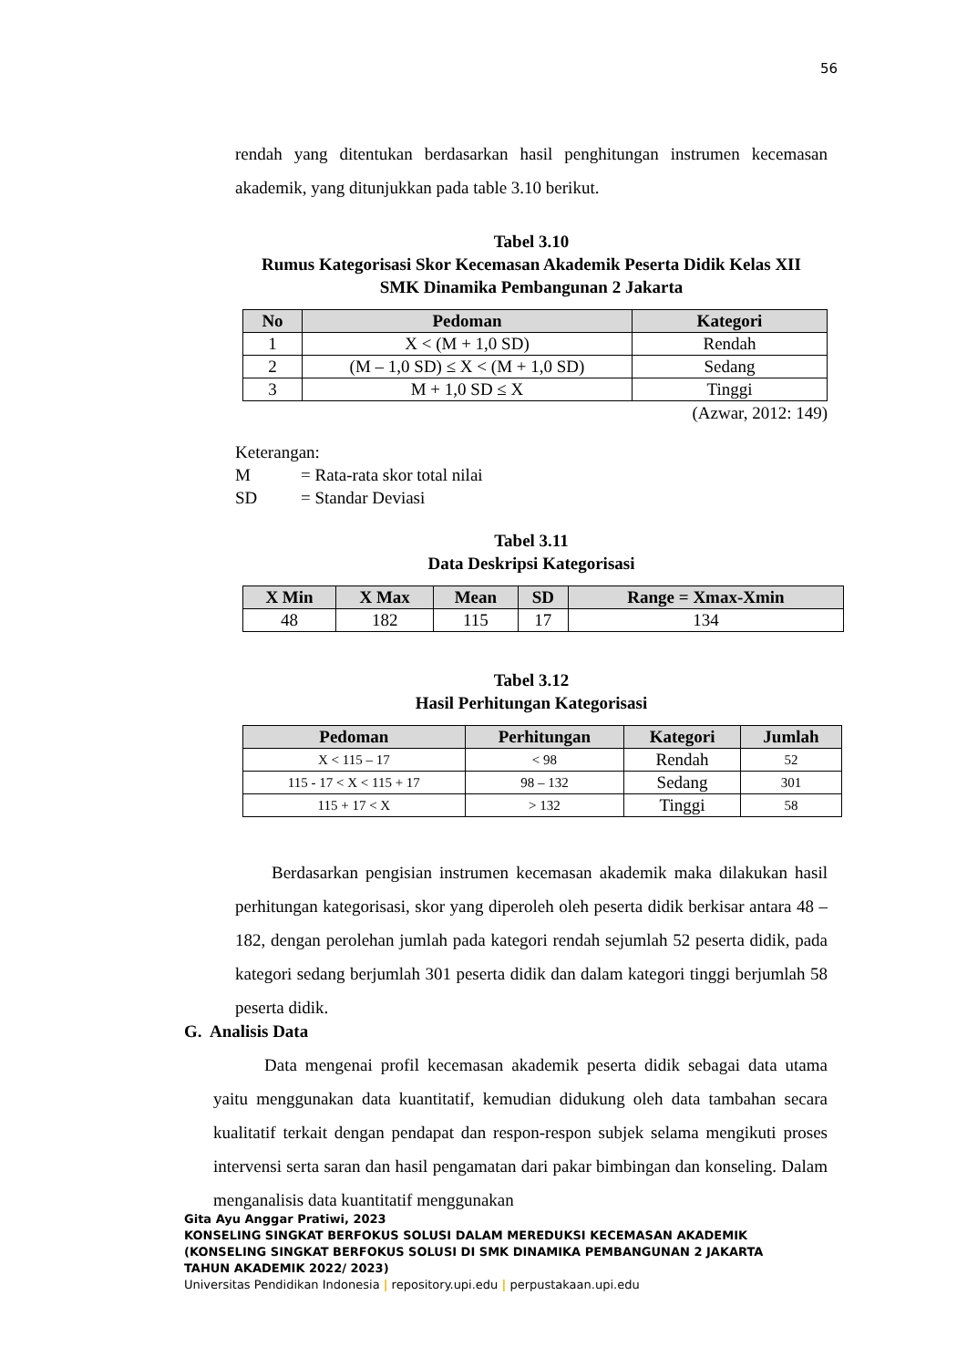56
rendah yang ditentukan berdasarkan hasil penghitungan instrumen kecemasan akademik, yang ditunjukkan pada table 3.10 berikut.
Tabel 3.10
Rumus Kategorisasi Skor Kecemasan Akademik Peserta Didik Kelas XII
SMK Dinamika Pembangunan 2 Jakarta
| No | Pedoman | Kategori |
| --- | --- | --- |
| 1 | X < (M + 1,0 SD) | Rendah |
| 2 | (M – 1,0 SD) ≤ X < (M + 1,0 SD) | Sedang |
| 3 | M + 1,0 SD ≤ X | Tinggi |
(Azwar, 2012: 149)
Keterangan:
M = Rata-rata skor total nilai
SD = Standar Deviasi
Tabel 3.11
Data Deskripsi Kategorisasi
| X Min | X Max | Mean | SD | Range = Xmax-Xmin |
| --- | --- | --- | --- | --- |
| 48 | 182 | 115 | 17 | 134 |
Tabel 3.12
Hasil Perhitungan Kategorisasi
| Pedoman | Perhitungan | Kategori | Jumlah |
| --- | --- | --- | --- |
| X < 115 – 17 | < 98 | Rendah | 52 |
| 115 - 17 < X < 115 + 17 | 98 – 132 | Sedang | 301 |
| 115 + 17 < X | > 132 | Tinggi | 58 |
Berdasarkan pengisian instrumen kecemasan akademik maka dilakukan hasil perhitungan kategorisasi, skor yang diperoleh oleh peserta didik berkisar antara 48 – 182, dengan perolehan jumlah pada kategori rendah sejumlah 52 peserta didik, pada kategori sedang berjumlah 301 peserta didik dan dalam kategori tinggi berjumlah 58 peserta didik.
G. Analisis Data
Data mengenai profil kecemasan akademik peserta didik sebagai data utama yaitu menggunakan data kuantitatif, kemudian didukung oleh data tambahan secara kualitatif terkait dengan pendapat dan respon-respon subjek selama mengikuti proses intervensi serta saran dan hasil pengamatan dari pakar bimbingan dan konseling. Dalam menganalisis data kuantitatif menggunakan
Gita Ayu Anggar Pratiwi, 2023
KONSELING SINGKAT BERFOKUS SOLUSI DALAM MEREDUKSI KECEMASAN AKADEMIK
(KONSELING SINGKAT BERFOKUS SOLUSI DI SMK DINAMIKA PEMBANGUNAN 2 JAKARTA
TAHUN AKADEMIK 2022/ 2023)
Universitas Pendidikan Indonesia | repository.upi.edu | perpustakaan.upi.edu